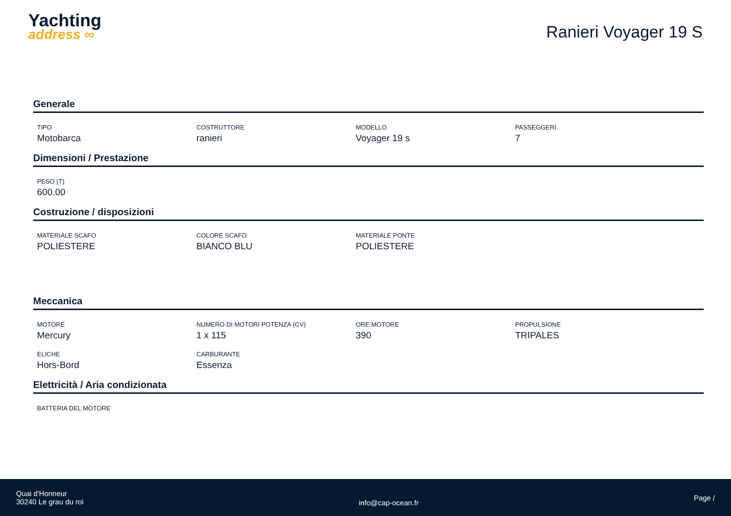Yachting
address ∞
Ranieri Voyager 19 S
Generale
TIPO
Motobarca
COSTRUTTORE
ranieri
MODELLO
Voyager 19 s
PASSEGGERI
7
Dimensioni / Prestazione
PESO (T)
600.00
Costruzione / disposizioni
MATERIALE SCAFO
POLIESTERE
COLORE SCAFO
BIANCO BLU
MATERIALE PONTE
POLIESTERE
Meccanica
MOTORE
Mercury
NUMERO DI MOTORI POTENZA (CV)
1 x 115
ORE MOTORE
390
PROPULSIONE
TRIPALES
ELICHE
Hors-Bord
CARBURANTE
Essenza
Elettricità / Aria condizionata
BATTERIA DEL MOTORE
Quai d'Honneur
30240 Le grau du roi
info@cap-ocean.fr
Page /